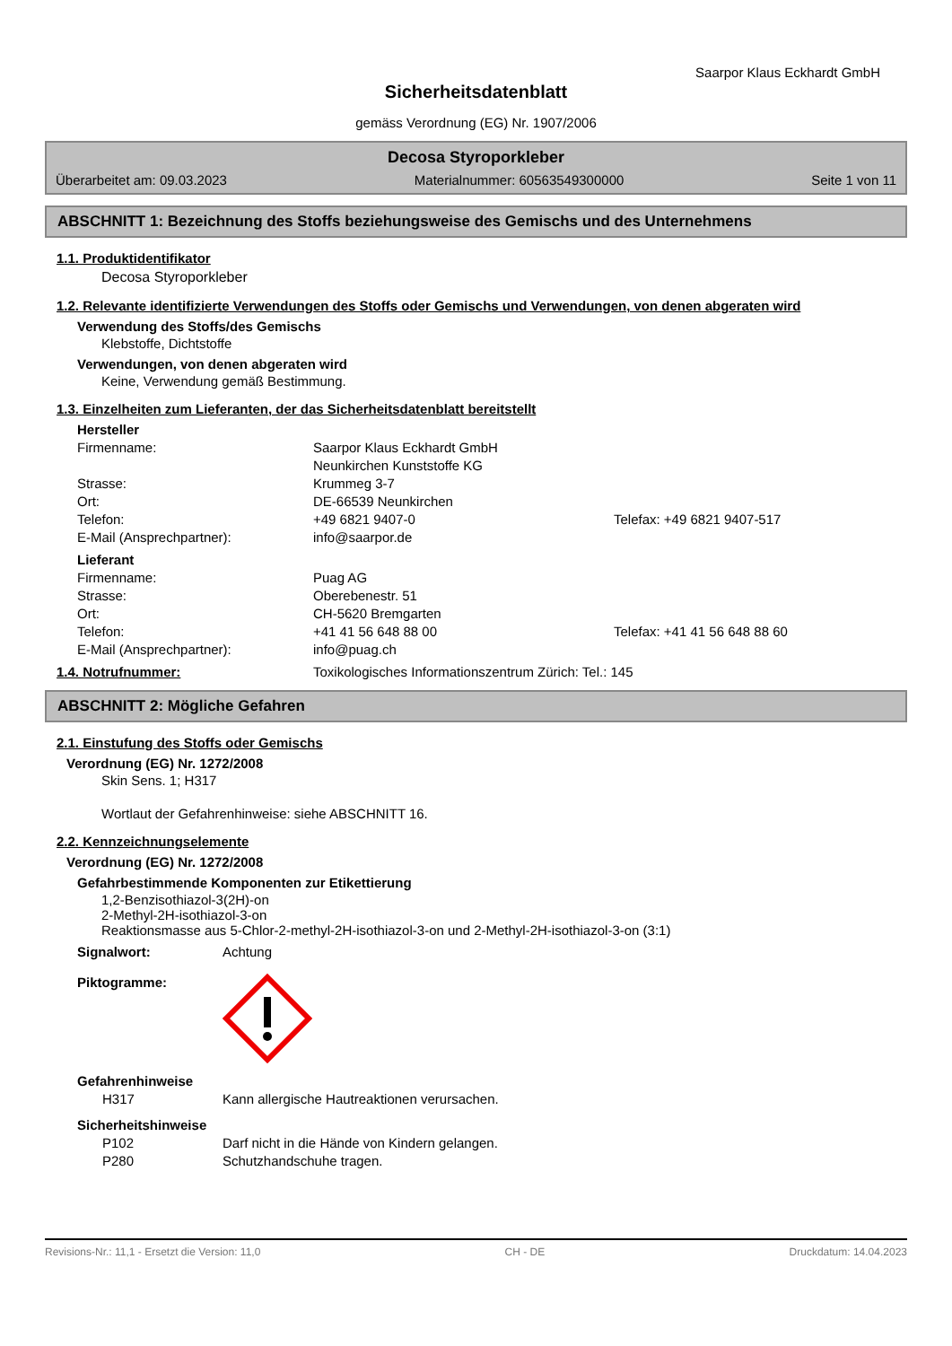Saarpor Klaus Eckhardt GmbH
Sicherheitsdatenblatt
gemäss Verordnung (EG) Nr. 1907/2006
Decosa Styroporkleber
Überarbeitet am: 09.03.2023 Materialnummer: 60563549300000 Seite 1 von 11
ABSCHNITT 1: Bezeichnung des Stoffs beziehungsweise des Gemischs und des Unternehmens
1.1. Produktidentifikator
Decosa Styroporkleber
1.2. Relevante identifizierte Verwendungen des Stoffs oder Gemischs und Verwendungen, von denen abgeraten wird
Verwendung des Stoffs/des Gemischs
Klebstoffe, Dichtstoffe
Verwendungen, von denen abgeraten wird
Keine, Verwendung gemäß Bestimmung.
1.3. Einzelheiten zum Lieferanten, der das Sicherheitsdatenblatt bereitstellt
Hersteller
Firmenname: Saarpor Klaus Eckhardt GmbH
Neunkirchen Kunststoffe KG Strasse: Krummeg 3-7 Ort: DE-66539 Neunkirchen Telefon: +49 6821 9407-0 Telefax: +49 6821 9407-517 E-Mail (Ansprechpartner): info@saarpor.de
Lieferant
Firmenname: Puag AG Strasse: Oberebenestr. 51 Ort: CH-5620 Bremgarten Telefon: +41 41 56 648 88 00 Telefax: +41 41 56 648 88 60 E-Mail (Ansprechpartner): info@puag.ch
1.4. Notrufnummer: Toxikologisches Informationszentrum Zürich: Tel.: 145
ABSCHNITT 2: Mögliche Gefahren
2.1. Einstufung des Stoffs oder Gemischs
Verordnung (EG) Nr. 1272/2008
Skin Sens. 1; H317
Wortlaut der Gefahrenhinweise: siehe ABSCHNITT 16.
2.2. Kennzeichnungselemente
Verordnung (EG) Nr. 1272/2008
Gefahrbestimmende Komponenten zur Etikettierung
1,2-Benzisothiazol-3(2H)-on
2-Methyl-2H-isothiazol-3-on
Reaktionsmasse aus 5-Chlor-2-methyl-2H-isothiazol-3-on und 2-Methyl-2H-isothiazol-3-on (3:1)
Signalwort: Achtung
Piktogramme:
Gefahrenhinweise
H317 Kann allergische Hautreaktionen verursachen.
Sicherheitshinweise
P102 Darf nicht in die Hände von Kindern gelangen. P280 Schutzhandschuhe tragen.
Revisions-Nr.: 11,1 - Ersetzt die Version: 11,0 CH - DE Druckdatum: 14.04.2023